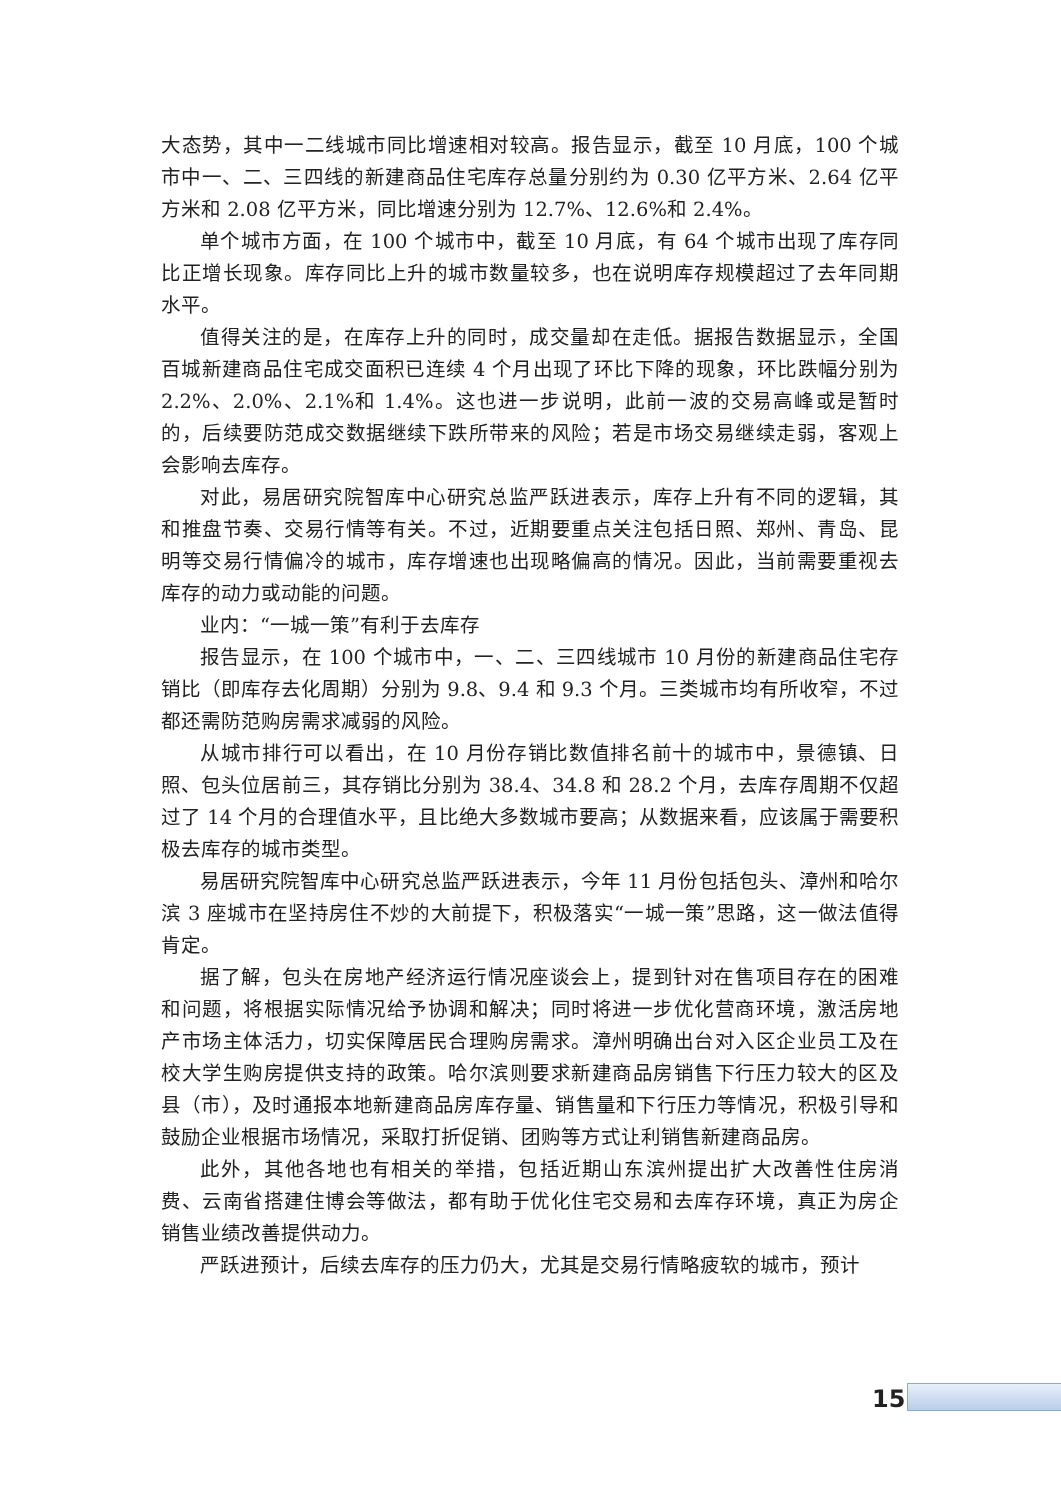大态势，其中一二线城市同比增速相对较高。报告显示，截至 10 月底，100 个城市中一、二、三四线的新建商品住宅库存总量分别约为 0.30 亿平方米、2.64 亿平方米和 2.08 亿平方米，同比增速分别为 12.7%、12.6%和 2.4%。
单个城市方面，在 100 个城市中，截至 10 月底，有 64 个城市出现了库存同比正增长现象。库存同比上升的城市数量较多，也在说明库存规模超过了去年同期水平。
值得关注的是，在库存上升的同时，成交量却在走低。据报告数据显示，全国百城新建商品住宅成交面积已连续 4 个月出现了环比下降的现象，环比跌幅分别为 2.2%、2.0%、2.1%和 1.4%。这也进一步说明，此前一波的交易高峰或是暂时的，后续要防范成交数据继续下跌所带来的风险；若是市场交易继续走弱，客观上会影响去库存。
对此，易居研究院智库中心研究总监严跃进表示，库存上升有不同的逻辑，其和推盘节奏、交易行情等有关。不过，近期要重点关注包括日照、郑州、青岛、昆明等交易行情偏冷的城市，库存增速也出现略偏高的情况。因此，当前需要重视去库存的动力或动能的问题。
业内：“一城一策”有利于去库存
报告显示，在 100 个城市中，一、二、三四线城市 10 月份的新建商品住宅存销比（即库存去化周期）分别为 9.8、9.4 和 9.3 个月。三类城市均有所收窄，不过都还需防范购房需求减弱的风险。
从城市排行可以看出，在 10 月份存销比数值排名前十的城市中，景德镇、日照、包头位居前三，其存销比分别为 38.4、34.8 和 28.2 个月，去库存周期不仅超过了 14 个月的合理值水平，且比绝大多数城市要高；从数据来看，应该属于需要积极去库存的城市类型。
易居研究院智库中心研究总监严跃进表示，今年 11 月份包括包头、漳州和哈尔滨 3 座城市在坚持房住不炒的大前提下，积极落实“一城一策”思路，这一做法值得肯定。
据了解，包头在房地产经济运行情况座谈会上，提到针对在售项目存在的困难和问题，将根据实际情况给予协调和解决；同时将进一步优化营商环境，激活房地产市场主体活力，切实保障居民合理购房需求。漳州明确出台对入区企业员工及在校大学生购房提供支持的政策。哈尔滨则要求新建商品房销售下行压力较大的区及县（市），及时通报本地新建商品房库存量、销售量和下行压力等情况，积极引导和鼓励企业根据市场情况，采取打折促销、团购等方式让利销售新建商品房。
此外，其他各地也有相关的举措，包括近期山东滨州提出扩大改善性住房消费、云南省搭建住博会等做法，都有助于优化住宅交易和去库存环境，真正为房企销售业绩改善提供动力。
严跃进预计，后续去库存的压力仍大，尤其是交易行情略疲软的城市，预计
15